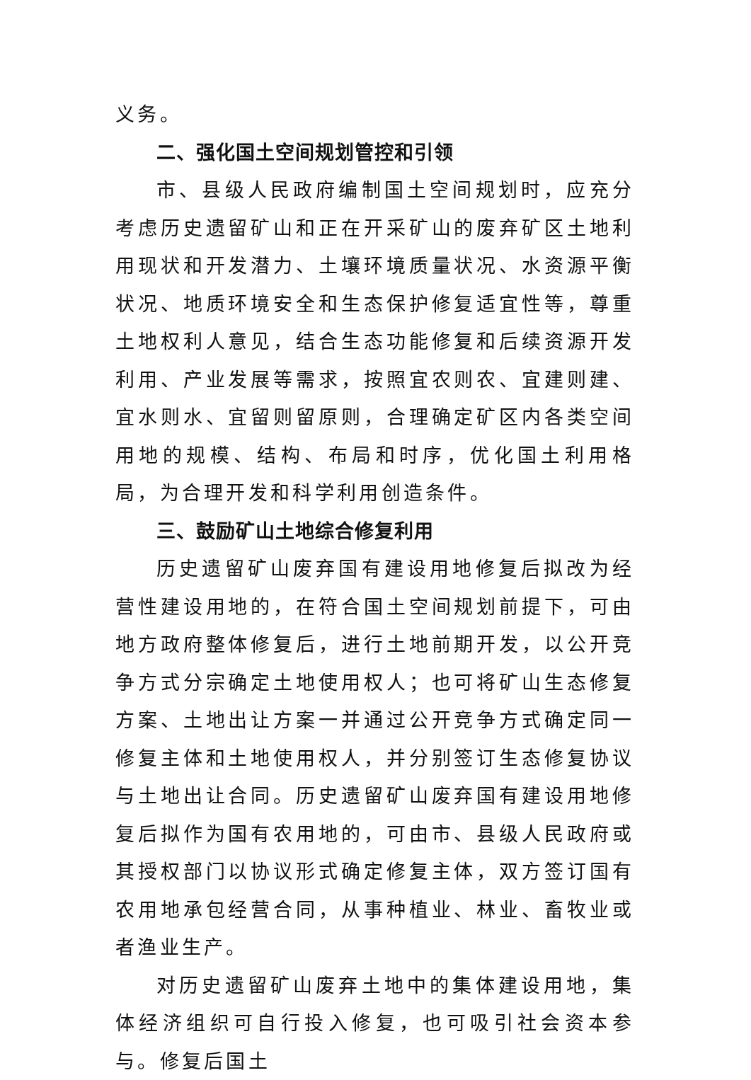义务。
二、强化国土空间规划管控和引领
市、县级人民政府编制国土空间规划时，应充分考虑历史遗留矿山和正在开采矿山的废弃矿区土地利用现状和开发潜力、土壤环境质量状况、水资源平衡状况、地质环境安全和生态保护修复适宜性等，尊重土地权利人意见，结合生态功能修复和后续资源开发利用、产业发展等需求，按照宜农则农、宜建则建、宜水则水、宜留则留原则，合理确定矿区内各类空间用地的规模、结构、布局和时序，优化国土利用格局，为合理开发和科学利用创造条件。
三、鼓励矿山土地综合修复利用
历史遗留矿山废弃国有建设用地修复后拟改为经营性建设用地的，在符合国土空间规划前提下，可由地方政府整体修复后，进行土地前期开发，以公开竞争方式分宗确定土地使用权人；也可将矿山生态修复方案、土地出让方案一并通过公开竞争方式确定同一修复主体和土地使用权人，并分别签订生态修复协议与土地出让合同。历史遗留矿山废弃国有建设用地修复后拟作为国有农用地的，可由市、县级人民政府或其授权部门以协议形式确定修复主体，双方签订国有农用地承包经营合同，从事种植业、林业、畜牧业或者渔业生产。
对历史遗留矿山废弃土地中的集体建设用地，集体经济组织可自行投入修复，也可吸引社会资本参与。修复后国土